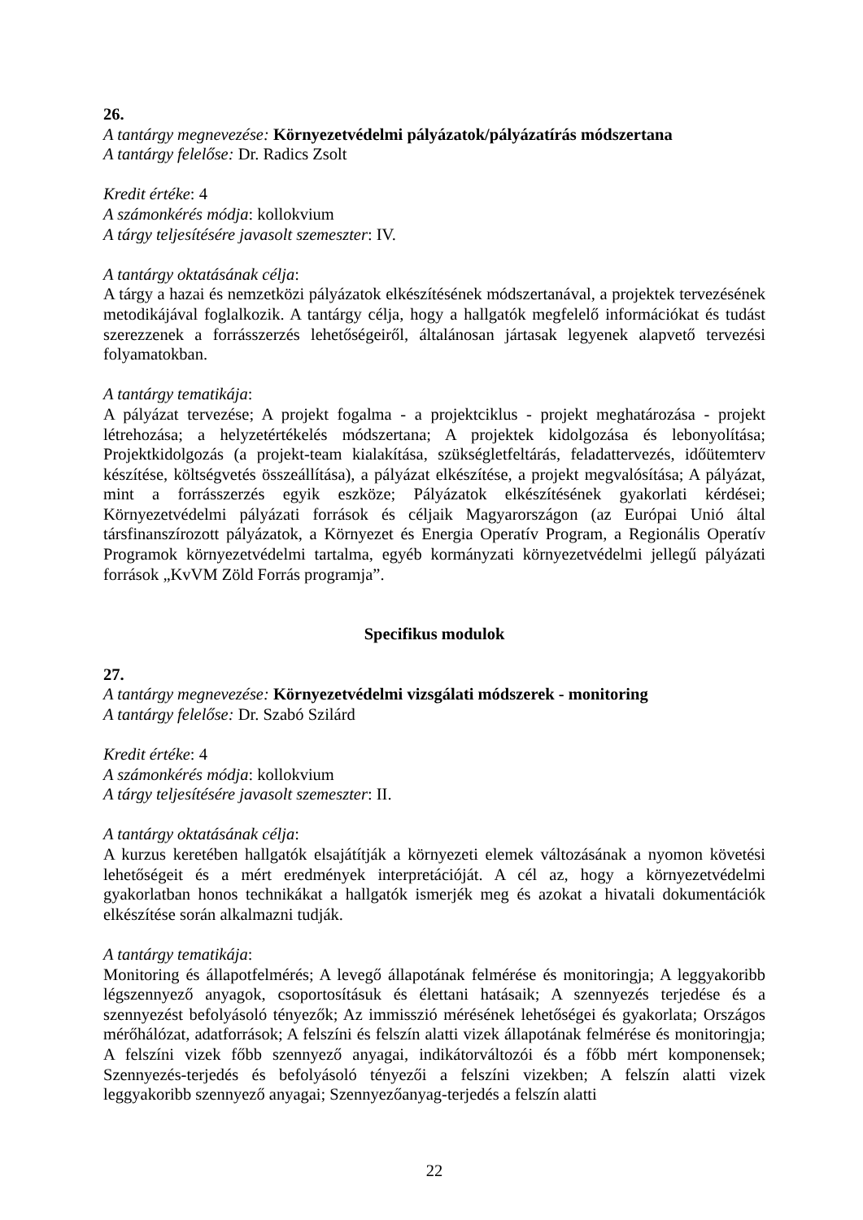26.
A tantárgy megnevezése: Környezetvédelmi pályázatok/pályázatírás módszertana
A tantárgy felelőse: Dr. Radics Zsolt
Kredit értéke: 4
A számonkérés módja: kollokvium
A tárgy teljesítésére javasolt szemeszter: IV.
A tantárgy oktatásának célja:
A tárgy a hazai és nemzetközi pályázatok elkészítésének módszertanával, a projektek tervezésének metodikájával foglalkozik. A tantárgy célja, hogy a hallgatók megfelelő információkat és tudást szerezzenek a forrásszerzés lehetőségeiről, általánosan jártasak legyenek alapvető tervezési folyamatokban.
A tantárgy tematikája:
A pályázat tervezése; A projekt fogalma - a projektciklus - projekt meghatározása - projekt létrehozása; a helyzetértékelés módszertana; A projektek kidolgozása és lebonyolítása; Projektkidolgozás (a projekt-team kialakítása, szükségletfeltárás, feladattervezés, időütemterv készítése, költségvetés összeállítása), a pályázat elkészítése, a projekt megvalósítása; A pályázat, mint a forrásszerzés egyik eszköze; Pályázatok elkészítésének gyakorlati kérdései; Környezetvédelmi pályázati források és céljaik Magyarországon (az Európai Unió által társfinanszírozott pályázatok, a Környezet és Energia Operatív Program, a Regionális Operatív Programok környezetvédelmi tartalma, egyéb kormányzati környezetvédelmi jellegű pályázati források „KvVM Zöld Forrás programja”.
Specifikus modulok
27.
A tantárgy megnevezése: Környezetvédelmi vizsgálati módszerek - monitoring
A tantárgy felelőse: Dr. Szabó Szilárd
Kredit értéke: 4
A számonkérés módja: kollokvium
A tárgy teljesítésére javasolt szemeszter: II.
A tantárgy oktatásának célja:
A kurzus keretében hallgatók elsajátítják a környezeti elemek változásának a nyomon követési lehetőségeit és a mért eredmények interpretációját. A cél az, hogy a környezetvédelmi gyakorlatban honos technikákat a hallgatók ismerjék meg és azokat a hivatali dokumentációk elkészítése során alkalmazni tudják.
A tantárgy tematikája:
Monitoring és állapotfelmérés; A levegő állapotának felmérése és monitoringja; A leggyakoribb légszennyező anyagok, csoportosításuk és élettani hatásaik; A szennyezés terjedése és a szennyezést befolyásoló tényezők; Az immisszió mérésének lehetőségei és gyakorlata; Országos mérőhálózat, adatforrások; A felszíni és felszín alatti vizek állapotának felmérése és monitoringja; A felszíni vizek főbb szennyező anyagai, indikátorváltozói és a főbb mért komponensek; Szennyezés-terjedés és befolyásoló tényezői a felszíni vizekben; A felszín alatti vizek leggyakoribb szennyező anyagai; Szennyezőanyag-terjedés a felszín alatti
22